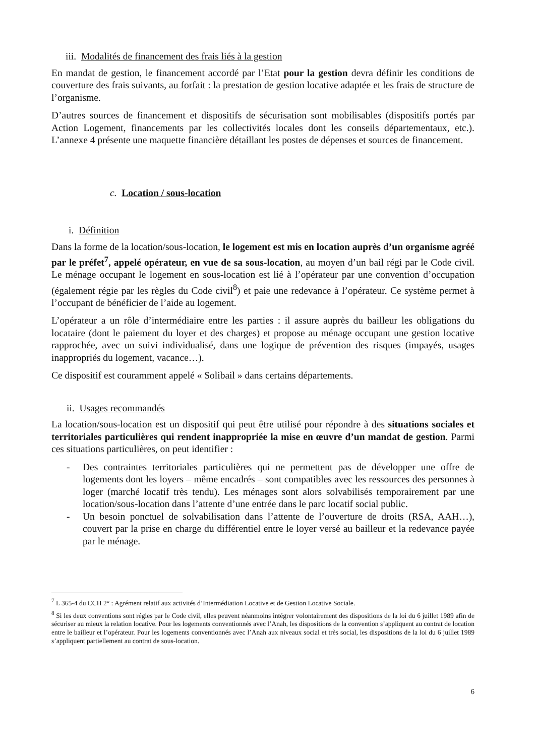iii. Modalités de financement des frais liés à la gestion
En mandat de gestion, le financement accordé par l’Etat pour la gestion devra définir les conditions de couverture des frais suivants, au forfait : la prestation de gestion locative adaptée et les frais de structure de l’organisme.
D’autres sources de financement et dispositifs de sécurisation sont mobilisables (dispositifs portés par Action Logement, financements par les collectivités locales dont les conseils départementaux, etc.). L’annexe 4 présente une maquette financière détaillant les postes de dépenses et sources de financement.
c. Location / sous-location
i. Définition
Dans la forme de la location/sous-location, le logement est mis en location auprès d’un organisme agréé par le préfet<sup>7</sup>, appelé opérateur, en vue de sa sous-location, au moyen d’un bail régi par le Code civil. Le ménage occupant le logement en sous-location est lié à l’opérateur par une convention d’occupation (également régie par les règles du Code civil<sup>8</sup>) et paie une redevance à l’opérateur. Ce système permet à l’occupant de bénéficier de l’aide au logement.
L’opérateur a un rôle d’intermédiaire entre les parties : il assure auprès du bailleur les obligations du locataire (dont le paiement du loyer et des charges) et propose au ménage occupant une gestion locative rapprochée, avec un suivi individualisé, dans une logique de prévention des risques (impayés, usages inappropriés du logement, vacance…).
Ce dispositif est couramment appelé « Solibail » dans certains départements.
ii. Usages recommandés
La location/sous-location est un dispositif qui peut être utilisé pour répondre à des situations sociales et territoriales particulières qui rendent inappropriée la mise en œuvre d’un mandat de gestion. Parmi ces situations particulières, on peut identifier :
- Des contraintes territoriales particulières qui ne permettent pas de développer une offre de logements dont les loyers – même encadrés – sont compatibles avec les ressources des personnes à loger (marché locatif très tendu). Les ménages sont alors solvabilisés temporairement par une location/sous-location dans l’attente d’une entrée dans le parc locatif social public.
- Un besoin ponctuel de solvabilisation dans l’attente de l’ouverture de droits (RSA, AAH…), couvert par la prise en charge du différentiel entre le loyer versé au bailleur et la redevance payée par le ménage.
<sup>7</sup> L 365-4 du CCH 2° : Agrément relatif aux activités d’Intermédiation Locative et de Gestion Locative Sociale.
<sup>8</sup> Si les deux conventions sont régies par le Code civil, elles peuvent néanmoins intégrer volontairement des dispositions de la loi du 6 juillet 1989 afin de sécuriser au mieux la relation locative. Pour les logements conventionnés avec l’Anah, les dispositions de la convention s’appliquent au contrat de location entre le bailleur et l’opérateur. Pour les logements conventionnés avec l’Anah aux niveaux social et très social, les dispositions de la loi du 6 juillet 1989 s’appliquent partiellement au contrat de sous-location.
6